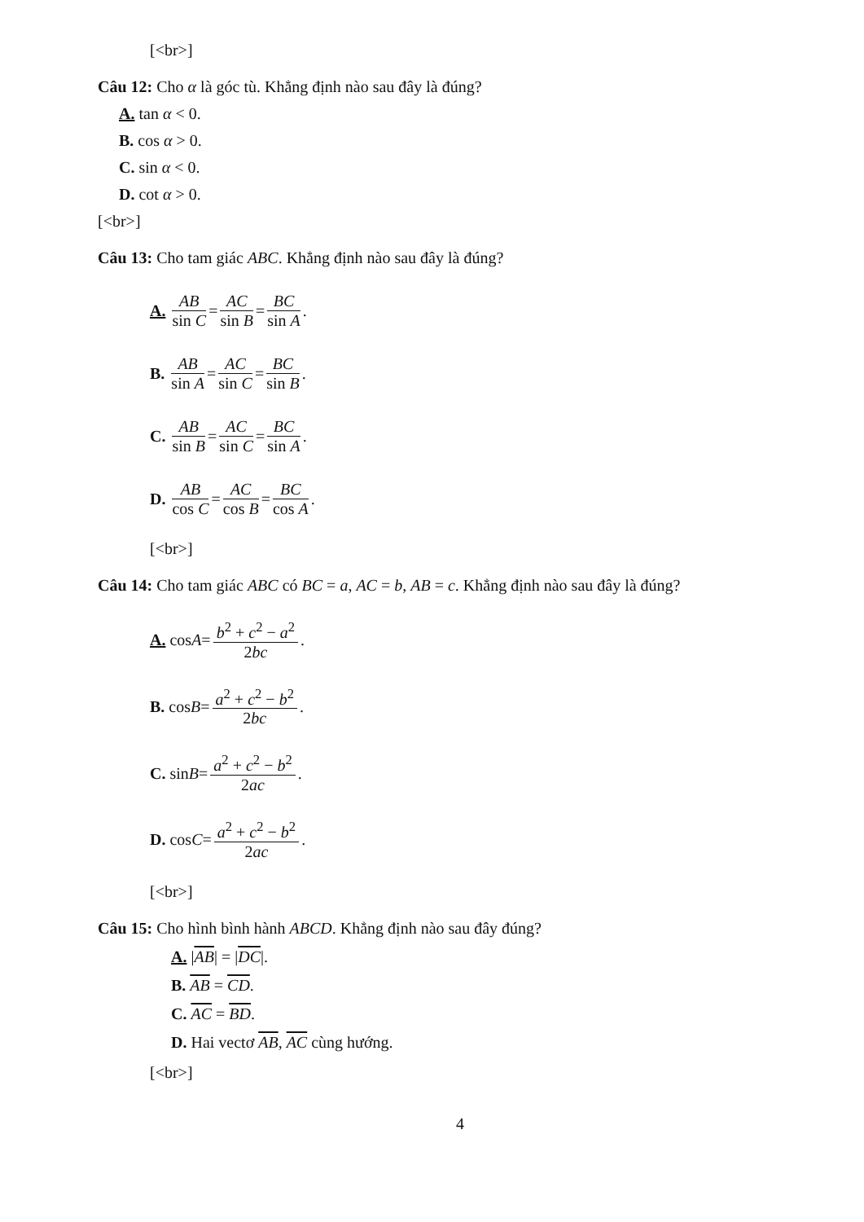[<br>]
Câu 12: Cho α là góc tù. Khẳng định nào sau đây là đúng?
A. tan α < 0.
B. cos α > 0.
C. sin α < 0.
D. cot α > 0.
[<br>]
Câu 13: Cho tam giác ABC. Khẳng định nào sau đây là đúng?
A. AB sin C = AC sin B = BC sin A.
B. AB sin A = AC sin C = BC sin B.
C. AB sin B = AC sin C = BC sin A.
D. AB cos C = AC cos B = BC cos A.
[<br>]
Câu 14: Cho tam giác ABC có BC = a, AC = b, AB = c. Khẳng định nào sau đây là đúng?
A. cos A = b<sup>2</sup> + c<sup>2</sup> − a<sup>2</sup> 2bc.
B. cos B = a<sup>2</sup> + c<sup>2</sup> − b<sup>2</sup> 2bc.
C. sin B = a<sup>2</sup> + c<sup>2</sup> − b<sup>2</sup> 2ac.
D. cos C = a<sup>2</sup> + c<sup>2</sup> − b<sup>2</sup> 2ac.
[<br>]
Câu 15: Cho hình bình hành ABCD. Khẳng định nào sau đây đúng?
A. |AB| = |DC|.
B. AB = CD.
C. AC = BD.
D. Hai vectơ AB, AC cùng hướng.
[<br>]
4